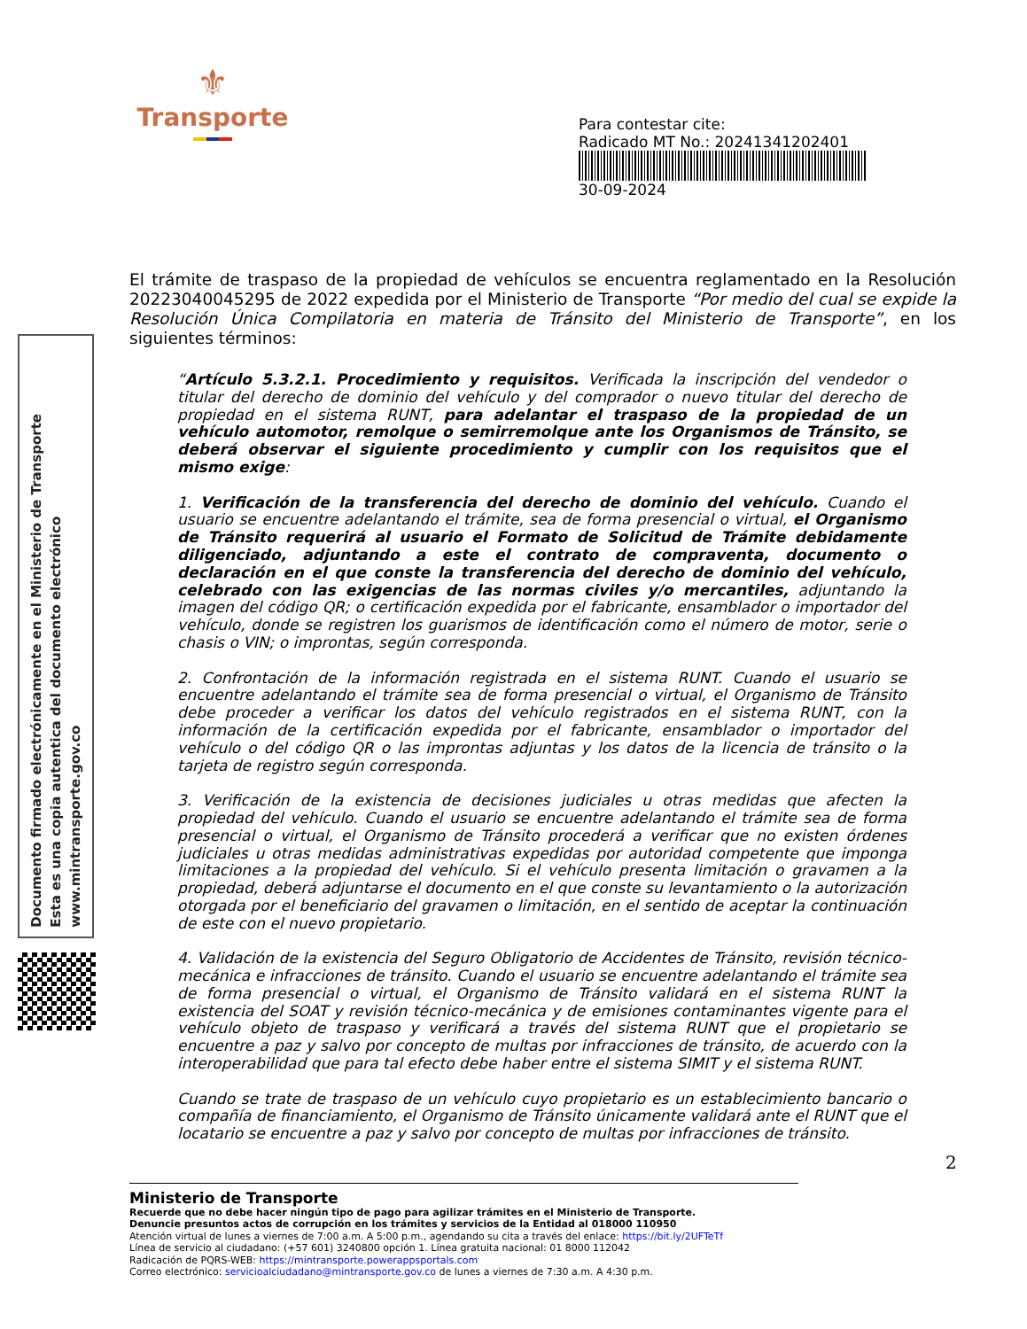⚜
Transporte
Para contestar cite:
Radicado MT No.: 20241341202401
30-09-2024
Documento firmado electrónicamente en el Ministerio de Transporte
Esta es una copia autentica del documento electrónico
www.mintransporte.gov.co
El trámite de traspaso de la propiedad de vehículos se encuentra reglamentado en la Resolución 20223040045295 de 2022 expedida por el Ministerio de Transporte “Por medio del cual se expide la Resolución Única Compilatoria en materia de Tránsito del Ministerio de Transporte”, en los siguientes términos:
“Artículo 5.3.2.1. Procedimiento y requisitos. Verificada la inscripción del vendedor o titular del derecho de dominio del vehículo y del comprador o nuevo titular del derecho de propiedad en el sistema RUNT, para adelantar el traspaso de la propiedad de un vehículo automotor, remolque o semirremolque ante los Organismos de Tránsito, se deberá observar el siguiente procedimiento y cumplir con los requisitos que el mismo exige:
1. Verificación de la transferencia del derecho de dominio del vehículo. Cuando el usuario se encuentre adelantando el trámite, sea de forma presencial o virtual, el Organismo de Tránsito requerirá al usuario el Formato de Solicitud de Trámite debidamente diligenciado, adjuntando a este el contrato de compraventa, documento o declaración en el que conste la transferencia del derecho de dominio del vehículo, celebrado con las exigencias de las normas civiles y/o mercantiles, adjuntando la imagen del código QR; o certificación expedida por el fabricante, ensamblador o importador del vehículo, donde se registren los guarismos de identificación como el número de motor, serie o chasis o VIN; o improntas, según corresponda.
2. Confrontación de la información registrada en el sistema RUNT. Cuando el usuario se encuentre adelantando el trámite sea de forma presencial o virtual, el Organismo de Tránsito debe proceder a verificar los datos del vehículo registrados en el sistema RUNT, con la información de la certificación expedida por el fabricante, ensamblador o importador del vehículo o del código QR o las improntas adjuntas y los datos de la licencia de tránsito o la tarjeta de registro según corresponda.
3. Verificación de la existencia de decisiones judiciales u otras medidas que afecten la propiedad del vehículo. Cuando el usuario se encuentre adelantando el trámite sea de forma presencial o virtual, el Organismo de Tránsito procederá a verificar que no existen órdenes judiciales u otras medidas administrativas expedidas por autoridad competente que imponga limitaciones a la propiedad del vehículo. Si el vehículo presenta limitación o gravamen a la propiedad, deberá adjuntarse el documento en el que conste su levantamiento o la autorización otorgada por el beneficiario del gravamen o limitación, en el sentido de aceptar la continuación de este con el nuevo propietario.
4. Validación de la existencia del Seguro Obligatorio de Accidentes de Tránsito, revisión técnico-mecánica e infracciones de tránsito. Cuando el usuario se encuentre adelantando el trámite sea de forma presencial o virtual, el Organismo de Tránsito validará en el sistema RUNT la existencia del SOAT y revisión técnico-mecánica y de emisiones contaminantes vigente para el vehículo objeto de traspaso y verificará a través del sistema RUNT que el propietario se encuentre a paz y salvo por concepto de multas por infracciones de tránsito, de acuerdo con la interoperabilidad que para tal efecto debe haber entre el sistema SIMIT y el sistema RUNT.
Cuando se trate de traspaso de un vehículo cuyo propietario es un establecimiento bancario o compañía de financiamiento, el Organismo de Tránsito únicamente validará ante el RUNT que el locatario se encuentre a paz y salvo por concepto de multas por infracciones de tránsito.
2
Ministerio de Transporte
Recuerde que no debe hacer ningún tipo de pago para agilizar trámites en el Ministerio de Transporte.
Denuncie presuntos actos de corrupción en los trámites y servicios de la Entidad al 018000 110950
Atención virtual de lunes a viernes de 7:00 a.m. A 5:00 p.m., agendando su cita a través del enlace: https://bit.ly/2UFTeTf
Línea de servicio al ciudadano: (+57 601) 3240800 opción 1. Línea gratuita nacional: 01 8000 112042
Radicación de PQRS-WEB: https://mintransporte.powerappsportals.com
Correo electrónico: servicioalciudadano@mintransporte.gov.co de lunes a viernes de 7:30 a.m. A 4:30 p.m.